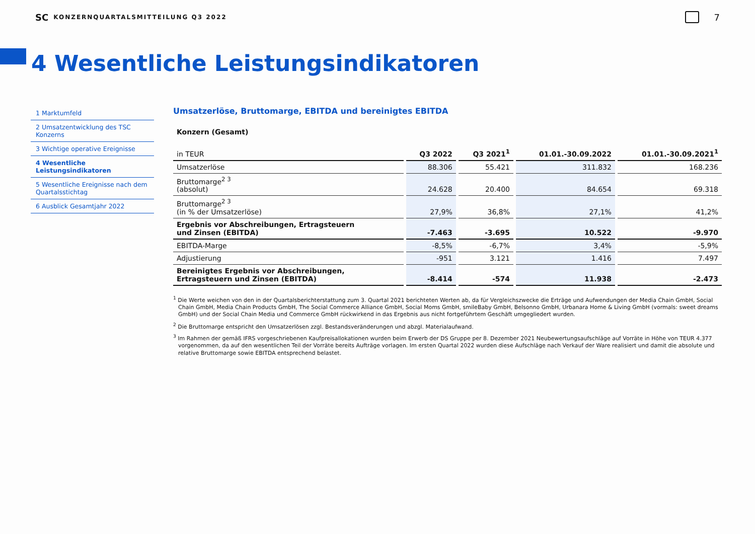SC KONZERNQUARTALSMITTEILUNG Q3 2022 7
4 Wesentliche Leistungsindikatoren
1 Marktumfeld
2 Umsatzentwicklung des TSC Konzerns
3 Wichtige operative Ereignisse
4 Wesentliche Leistungsindikatoren
5 Wesentliche Ereignisse nach dem Quartalsstichtag
6 Ausblick Gesamtjahr 2022
Umsatzerlöse, Bruttomarge, EBITDA und bereinigtes EBITDA
| Konzern (Gesamt) | | | | |
| in TEUR | Q3 2022 | Q3 2021<sup>1</sup> | 01.01.-30.09.2022 | 01.01.-30.09.2021<sup>1</sup> |
| Umsatzerlöse | 88.306 | 55.421 | 311.832 | 168.236 |
| Bruttomarge<sup>2 3</sup> (absolut) | 24.628 | 20.400 | 84.654 | 69.318 |
| Bruttomarge<sup>2 3</sup> (in % der Umsatzerlöse) | 27,9% | 36,8% | 27,1% | 41,2% |
| Ergebnis vor Abschreibungen, Ertragsteuern und Zinsen (EBITDA) | -7.463 | -3.695 | 10.522 | -9.970 |
| EBITDA-Marge | -8,5% | -6,7% | 3,4% | -5,9% |
| Adjustierung | -951 | 3.121 | 1.416 | 7.497 |
| Bereinigtes Ergebnis vor Abschreibungen, Ertragsteuern und Zinsen (EBITDA) | -8.414 | -574 | 11.938 | -2.473 |
<sup>1</sup> Die Werte weichen von den in der Quartalsberichterstattung zum 3. Quartal 2021 berichteten Werten ab, da für Vergleichszwecke die Erträge und Aufwendungen der Media Chain GmbH, Social Chain GmbH, Media Chain Products GmbH, The Social Commerce Alliance GmbH, Social Moms GmbH, smileBaby GmbH, Belsonno GmbH, Urbanara Home & Living GmbH (vormals: sweet dreams GmbH) und der Social Chain Media und Commerce GmbH rückwirkend in das Ergebnis aus nicht fortgeführtem Geschäft umgegliedert wurden.
<sup>2</sup> Die Bruttomarge entspricht den Umsatzerlösen zzgl. Bestandsveränderungen und abzgl. Materialaufwand.
<sup>3</sup> Im Rahmen der gemäß IFRS vorgeschriebenen Kaufpreisallokationen wurden beim Erwerb der DS Gruppe per 8. Dezember 2021 Neubewertungsaufschläge auf Vorräte in Höhe von TEUR 4.377 vorgenommen, da auf den wesentlichen Teil der Vorräte bereits Aufträge vorlagen. Im ersten Quartal 2022 wurden diese Aufschläge nach Verkauf der Ware realisiert und damit die absolute und relative Bruttomarge sowie EBITDA entsprechend belastet.